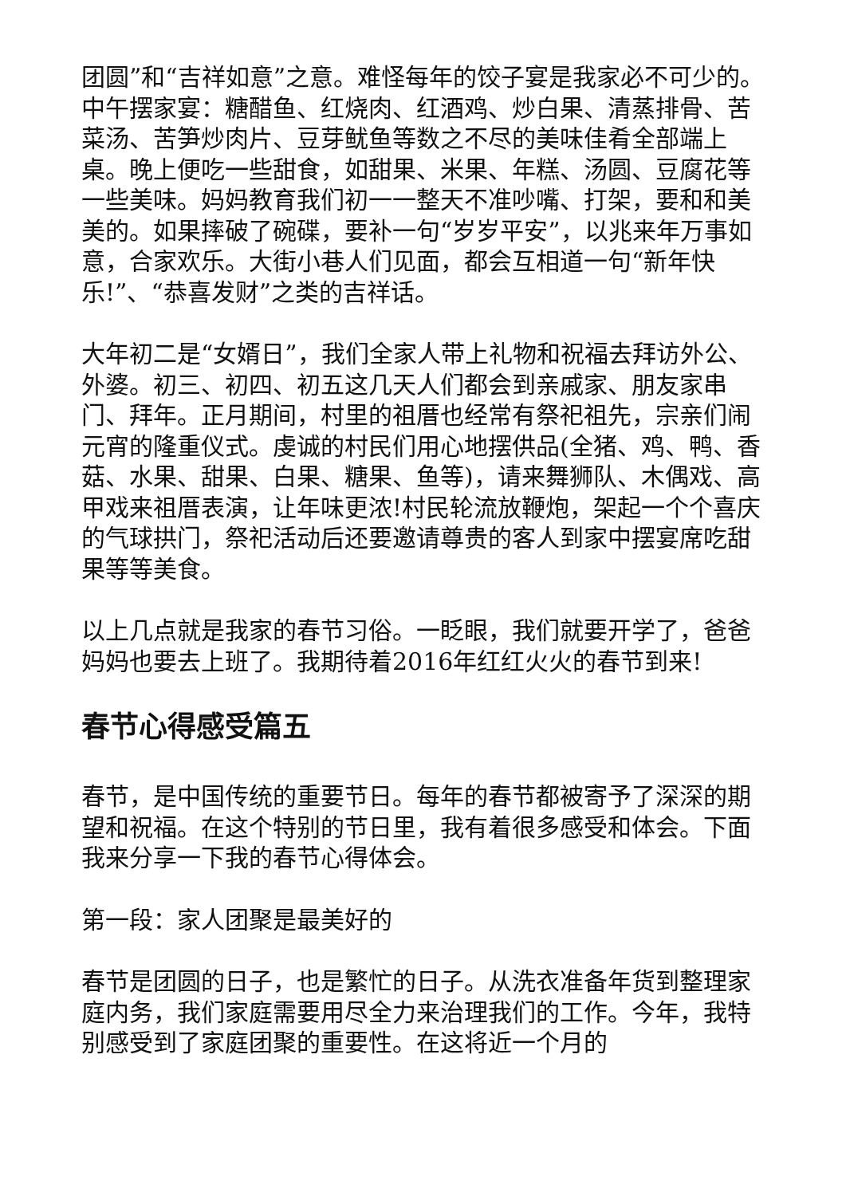团圆”和“吉祥如意”之意。难怪每年的饺子宴是我家必不可少的。中午摆家宴：糖醋鱼、红烧肉、红酒鸡、炒白果、清蒸排骨、苦菜汤、苦笋炒肉片、豆芽鱿鱼等数之不尽的美味佳肴全部端上桌。晚上便吃一些甜食，如甜果、米果、年糕、汤圆、豆腐花等一些美味。妈妈教育我们初一一整天不准吵嘴、打架，要和和美美的。如果摔破了碗碟，要补一句“岁岁平安”，以兆来年万事如意，合家欢乐。大街小巷人们见面，都会互相道一句“新年快乐!”、“恭喜发财”之类的吉祥话。
大年初二是“女婿日”，我们全家人带上礼物和祝福去拜访外公、外婆。初三、初四、初五这几天人们都会到亲戚家、朋友家串门、拜年。正月期间，村里的祖厝也经常有祭祀祖先，宗亲们闹元宵的隆重仪式。虔诚的村民们用心地摆供品(全猪、鸡、鸭、香菇、水果、甜果、白果、糖果、鱼等)，请来舞狮队、木偶戏、高甲戏来祖厝表演，让年味更浓!村民轮流放鞭炮，架起一个个喜庆的气球拱门，祭祀活动后还要邀请尊贵的客人到家中摆宴席吃甜果等等美食。
以上几点就是我家的春节习俗。一眨眼，我们就要开学了，爸爸妈妈也要去上班了。我期待着2016年红红火火的春节到来!
春节心得感受篇五
春节，是中国传统的重要节日。每年的春节都被寄予了深深的期望和祝福。在这个特别的节日里，我有着很多感受和体会。下面我来分享一下我的春节心得体会。
第一段：家人团聚是最美好的
春节是团圆的日子，也是繁忙的日子。从洗衣准备年货到整理家庭内务，我们家庭需要用尽全力来治理我们的工作。今年，我特别感受到了家庭团聚的重要性。在这将近一个月的